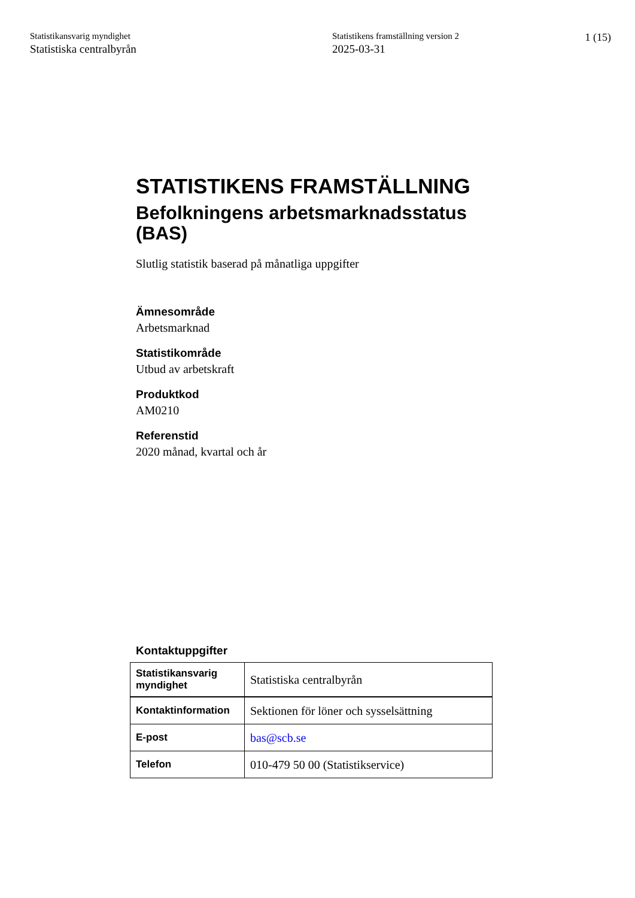Statistikansvarig myndighet
Statistiska centralbyrån
Statistikens framställning version 2
2025-03-31
1 (15)
STATISTIKENS FRAMSTÄLLNING
Befolkningens arbetsmarknadsstatus (BAS)
Slutlig statistik baserad på månatliga uppgifter
Ämnesområde
Arbetsmarknad
Statistikområde
Utbud av arbetskraft
Produktkod
AM0210
Referenstid
2020 månad, kvartal och år
Kontaktuppgifter
| Statistikansvarig myndighet | Statistiska centralbyrån |
| Kontaktinformation | Sektionen för löner och sysselsättning |
| E-post | bas@scb.se |
| Telefon | 010-479 50 00 (Statistikservice) |